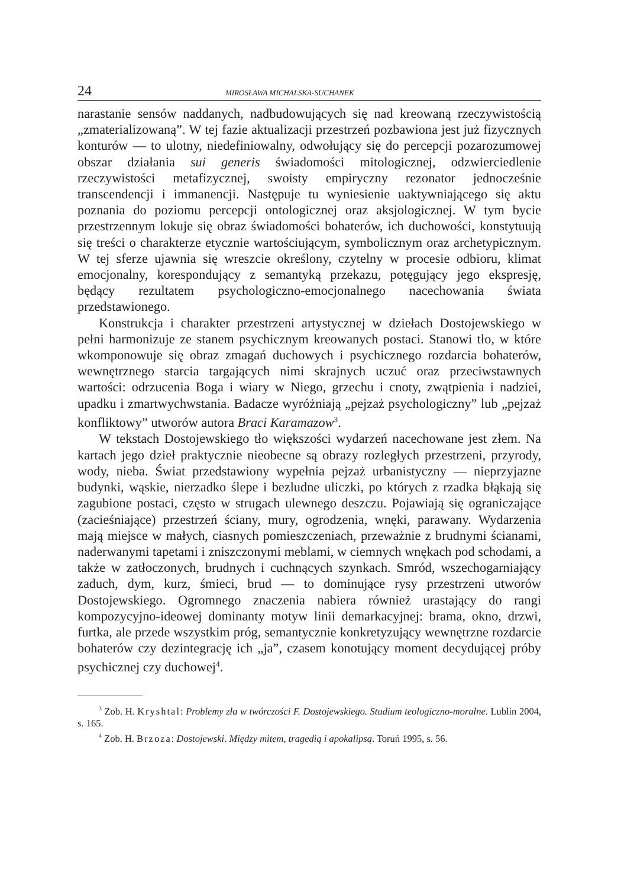24 MIROSŁAWA MICHALSKA-SUCHANEK
narastanie sensów naddanych, nadbudowujących się nad kreowaną rzeczywistością „zmaterializowaną”. W tej fazie aktualizacji przestrzeń pozbawiona jest już fizycznych konturów — to ulotny, niedefiniowalny, odwołujący się do percepcji pozarozumowej obszar działania sui generis świadomości mitologicznej, odzwierciedlenie rzeczywistości metafizycznej, swoisty empiryczny rezonator jednocześnie transcendencji i immanencji. Następuje tu wyniesienie uaktywniającego się aktu poznania do poziomu percepcji ontologicznej oraz aksjologicznej. W tym bycie przestrzennym lokuje się obraz świadomości bohaterów, ich duchowości, konstytuują się treści o charakterze etycznie wartościującym, symbolicznym oraz archetypicznym. W tej sferze ujawnia się wreszcie określony, czytelny w procesie odbioru, klimat emocjonalny, korespondujący z semantyką przekazu, potęgujący jego ekspresję, będący rezultatem psychologiczno-emocjonalnego nacechowania świata przedstawionego.
Konstrukcja i charakter przestrzeni artystycznej w dziełach Dostojewskiego w pełni harmonizuje ze stanem psychicznym kreowanych postaci. Stanowi tło, w które wkomponowuje się obraz zmagań duchowych i psychicznego rozdarcia bohaterów, wewnętrznego starcia targających nimi skrajnych uczuć oraz przeciwstawnych wartości: odrzucenia Boga i wiary w Niego, grzechu i cnoty, zwątpienia i nadziei, upadku i zmartwychwstania. Badacze wyróżniają „pejzaż psychologiczny” lub „pejzaż konfliktowy” utworów autora Braci Karamazow<sup>3</sup>.
W tekstach Dostojewskiego tło większości wydarzeń nacechowane jest złem. Na kartach jego dzieł praktycznie nieobecne są obrazy rozległych przestrzeni, przyrody, wody, nieba. Świat przedstawiony wypełnia pejzaż urbanistyczny — nieprzyjazne budynki, wąskie, nierzadko ślepe i bezludne uliczki, po których z rzadka błąkają się zagubione postaci, często w strugach ulewnego deszczu. Pojawiają się ograniczające (zacieśniające) przestrzeń ściany, mury, ogrodzenia, wnęki, parawany. Wydarzenia mają miejsce w małych, ciasnych pomieszczeniach, przeważnie z brudnymi ścianami, naderwanymi tapetami i zniszczonymi meblami, w ciemnych wnękach pod schodami, a także w zatłoczonych, brudnych i cuchnących szynkach. Smród, wszechogarniający zaduch, dym, kurz, śmieci, brud — to dominujące rysy przestrzeni utworów Dostojewskiego. Ogromnego znaczenia nabiera również urastający do rangi kompozycyjno-ideowej dominanty motyw linii demarkacyjnej: brama, okno, drzwi, furtka, ale przede wszystkim próg, semantycznie konkretyzujący wewnętrzne rozdarcie bohaterów czy dezintegrację ich „ja”, czasem konotujący moment decydującej próby psychicznej czy duchowej<sup>4</sup>.
<sup>3</sup> Zob. H. Kryshtal: Problemy zła w twórczości F. Dostojewskiego. Studium teologiczno-moralne. Lublin 2004, s. 165.
<sup>4</sup> Zob. H. Brzoza: Dostojewski. Między mitem, tragedią i apokalipsą. Toruń 1995, s. 56.